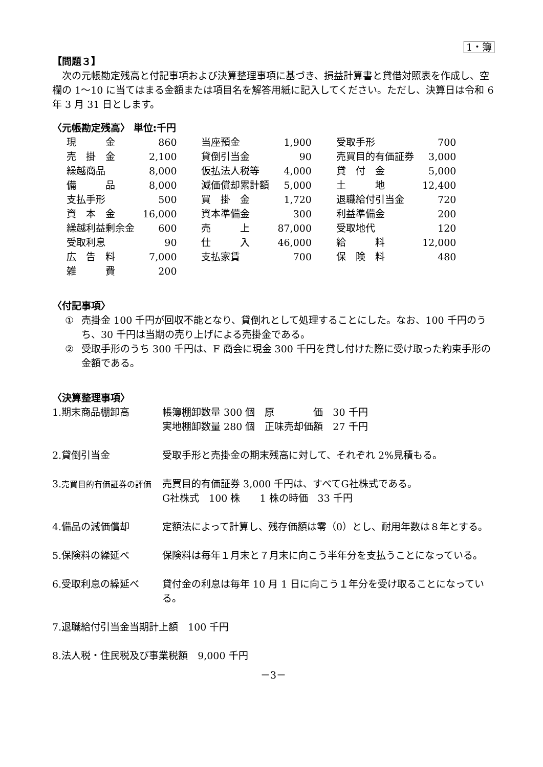1・簿
【問題３】
次の元帳勘定残高と付記事項および決算整理事項に基づき、損益計算書と貸借対照表を作成し、空欄の 1～10 に当てはまる金額または項目名を解答用紙に記入してください。ただし、決算日は令和 6 年 3 月 31 日とします。
〈元帳勘定残高〉 単位:千円
| 現 金 | 860 | 当座預金 | 1,900 | 受取手形 | 700 |
| 売 掛 金 | 2,100 | 貸倒引当金 | 90 | 売買目的有価証券 | 3,000 |
| 繰越商品 | 8,000 | 仮払法人税等 | 4,000 | 貸 付 金 | 5,000 |
| 備 品 | 8,000 | 減価償却累計額 | 5,000 | 土 地 | 12,400 |
| 支払手形 | 500 | 買 掛 金 | 1,720 | 退職給付引当金 | 720 |
| 資 本 金 | 16,000 | 資本準備金 | 300 | 利益準備金 | 200 |
| 繰越利益剰余金 | 600 | 売 上 | 87,000 | 受取地代 | 120 |
| 受取利息 | 90 | 仕 入 | 46,000 | 給 料 | 12,000 |
| 広 告 料 | 7,000 | 支払家賃 | 700 | 保 険 料 | 480 |
| 雑 費 | 200 | | | | |
〈付記事項〉
① 売掛金 100 千円が回収不能となり、貸倒れとして処理することにした。なお、100 千円のうち、30 千円は当期の売り上げによる売掛金である。
② 受取手形のうち 300 千円は、F 商会に現金 300 千円を貸し付けた際に受け取った約束手形の金額である。
〈決算整理事項〉
1.期末商品棚卸高 帳簿棚卸数量 300 個　原　　　　価　30 千円
実地棚卸数量 280 個　正味売却価額　27 千円
2.貸倒引当金 受取手形と売掛金の期末残高に対して、それぞれ 2%見積もる。
3.売買目的有価証券の評価
売買目的有価証券 3,000 千円は、すべてG社株式である。
G社株式　100 株　　1 株の時価　33 千円
4.備品の減価償却 定額法によって計算し、残存価額は零（0）とし、耐用年数は８年とする。
5.保険料の繰延べ 保険料は毎年１月末と７月末に向こう半年分を支払うことになっている。
6.受取利息の繰延べ 貸付金の利息は毎年 10 月 1 日に向こう１年分を受け取ることになっている。
7.退職給付引当金当期計上額　100 千円
8.法人税・住民税及び事業税額　9,000 千円
－3－